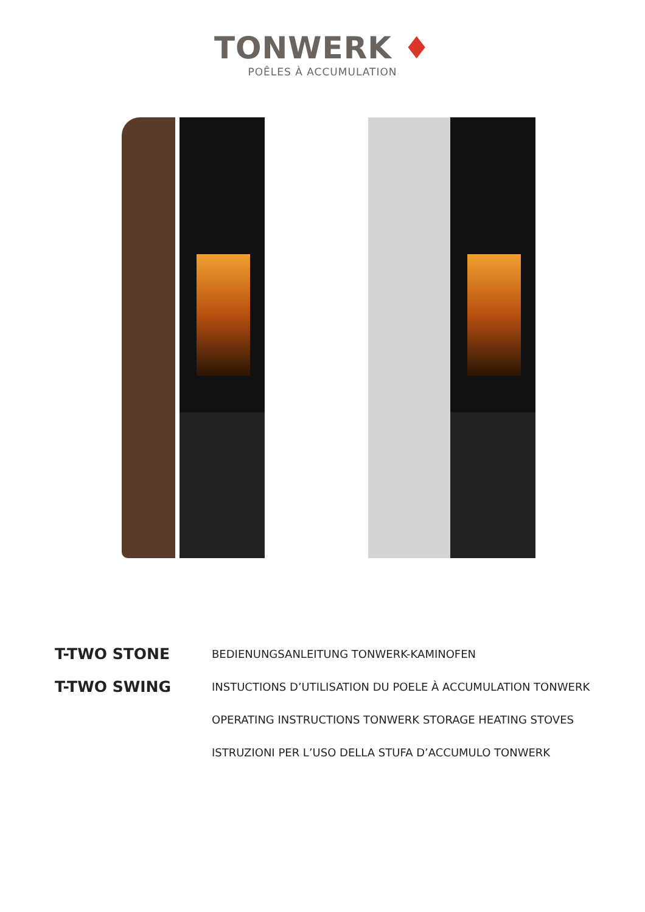TONWERK ♦
POÊLES À ACCUMULATION
T-TWO STONE
BEDIENUNGSANLEITUNG TONWERK-KAMINOFEN
T-TWO SWING
INSTUCTIONS D’UTILISATION DU POELE À ACCUMULATION TONWERK
OPERATING INSTRUCTIONS TONWERK STORAGE HEATING STOVES
ISTRUZIONI PER L’USO DELLA STUFA D’ACCUMULO TONWERK